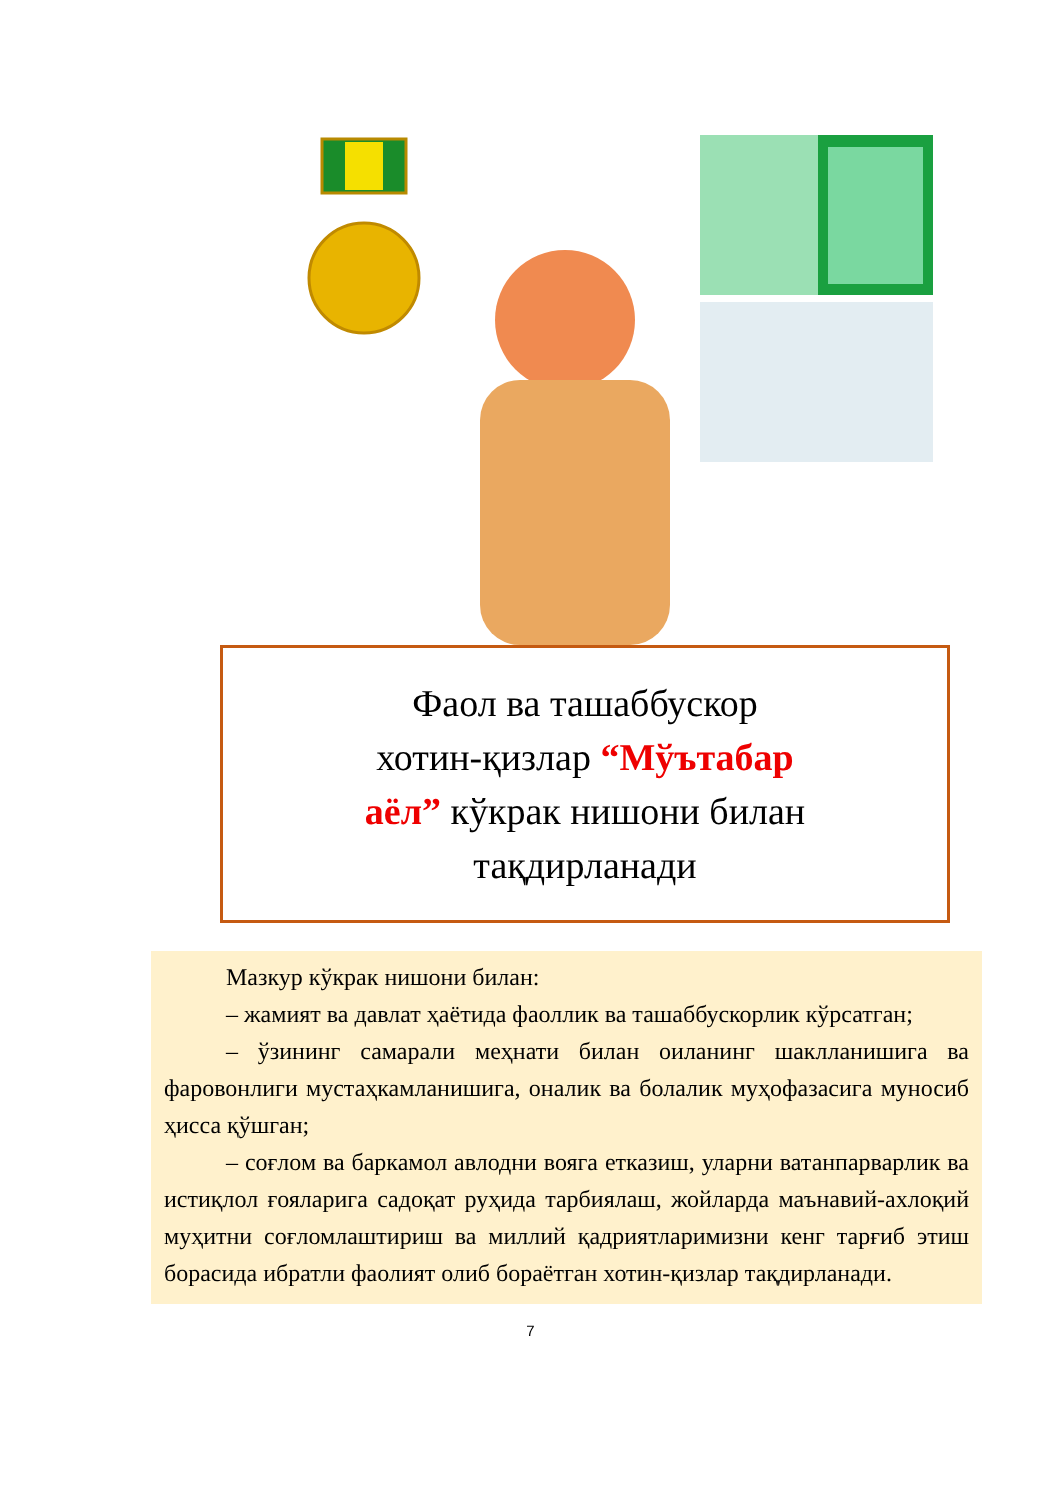Фаол ва ташаббускор
хотин-қизлар “Мўътабар
аёл” кўкрак нишони билан
тақдирланади
Мазкур кўкрак нишони билан:
– жамият ва давлат ҳаётида фаоллик ва ташаббускорлик кўрсатган;
– ўзининг самарали меҳнати билан оиланинг шаклланишига ва фаровонлиги мустаҳкамланишига, оналик ва болалик муҳофазасига муносиб ҳисса қўшган;
– соғлом ва баркамол авлодни вояга етказиш, уларни ватанпарварлик ва истиқлол ғояларига садоқат руҳида тарбиялаш, жойларда маънавий-ахлоқий муҳитни соғломлаштириш ва миллий қадриятларимизни кенг тарғиб этиш борасида ибратли фаолият олиб бораётган хотин-қизлар тақдирланади.
7